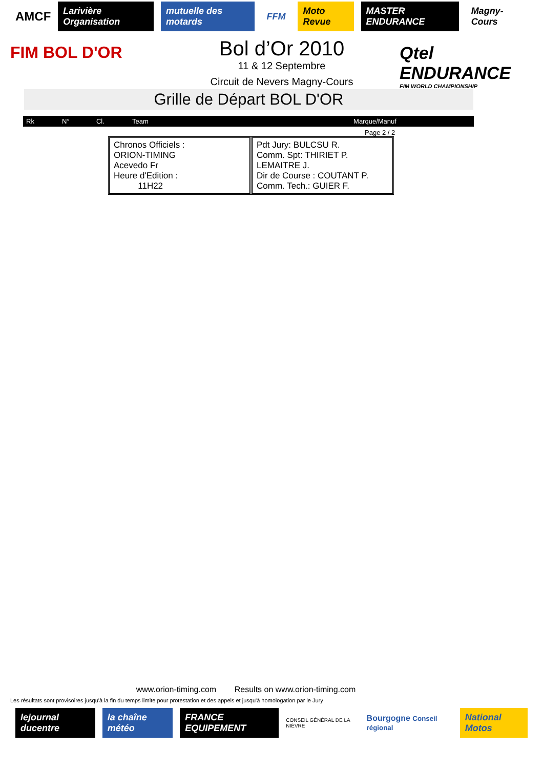AMCF Larivière Organisation mutuelle des motards FFM Moto Revue MASTER ENDURANCE Magny-Cours
FIM BOL D'OR
Bol d’Or 2010
11 & 12 Septembre
Circuit de Nevers Magny-Cours
Qtel ENDURANCE
FIM WORLD CHAMPIONSHIP
Grille de Départ BOL D'OR
| Rk | N° | Cl. | Team | Marque/Manuf |
| --- | --- | --- | --- | --- |
Page 2 / 2
Chronos Officiels :
ORION-TIMING
Acevedo Fr
Heure d'Edition :
11H22
Pdt Jury: BULCSU R.
Comm. Spt: THIRIET P.
LEMAITRE J.
Dir de Course : COUTANT P.
Comm. Tech.: GUIER F.
www.orion-timing.com Results on www.orion-timing.com
Les résultats sont provisoires jusqu'à la fin du temps limite pour protestation et des appels et jusqu'à homologation par le Jury
lejournal ducentre la chaîne météo FRANCE EQUIPEMENT CONSEIL GÉNÉRAL DE LA NIÈVRE Bourgogne Conseil régional National Motos